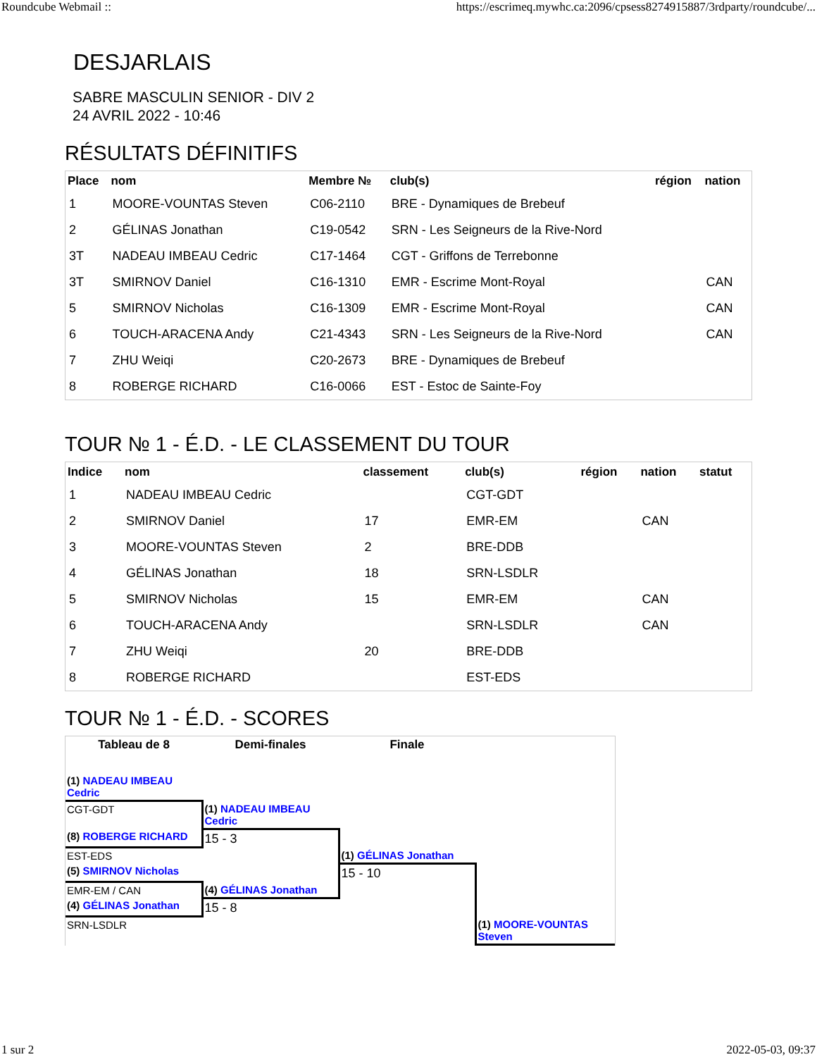Roundcube Webmail :: https://escrimeq.mywhc.ca:2096/cpsess8274915887/3rdparty/roundcube/...
DESJARLAIS
SABRE MASCULIN SENIOR - DIV 2
24 AVRIL 2022 - 10:46
RÉSULTATS DÉFINITIFS
| Place | nom | Membre № | club(s) | région | nation |
| --- | --- | --- | --- | --- | --- |
| 1 | MOORE-VOUNTAS Steven | C06-2110 | BRE - Dynamiques de Brebeuf | | |
| 2 | GÉLINAS Jonathan | C19-0542 | SRN - Les Seigneurs de la Rive-Nord | | |
| 3T | NADEAU IMBEAU Cedric | C17-1464 | CGT - Griffons de Terrebonne | | |
| 3T | SMIRNOV Daniel | C16-1310 | EMR - Escrime Mont-Royal | | CAN |
| 5 | SMIRNOV Nicholas | C16-1309 | EMR - Escrime Mont-Royal | | CAN |
| 6 | TOUCH-ARACENA Andy | C21-4343 | SRN - Les Seigneurs de la Rive-Nord | | CAN |
| 7 | ZHU Weiqi | C20-2673 | BRE - Dynamiques de Brebeuf | | |
| 8 | ROBERGE RICHARD | C16-0066 | EST - Estoc de Sainte-Foy | | |
TOUR № 1 - É.D. - LE CLASSEMENT DU TOUR
| Indice | nom | classement | club(s) | région | nation | statut |
| --- | --- | --- | --- | --- | --- | --- |
| 1 | NADEAU IMBEAU Cedric | | CGT-GDT | | | |
| 2 | SMIRNOV Daniel | 17 | EMR-EM | | CAN | |
| 3 | MOORE-VOUNTAS Steven | 2 | BRE-DDB | | | |
| 4 | GÉLINAS Jonathan | 18 | SRN-LSDLR | | | |
| 5 | SMIRNOV Nicholas | 15 | EMR-EM | | CAN | |
| 6 | TOUCH-ARACENA Andy | | SRN-LSDLR | | CAN | |
| 7 | ZHU Weiqi | 20 | BRE-DDB | | | |
| 8 | ROBERGE RICHARD | | EST-EDS | | | |
TOUR № 1 - É.D. - SCORES
| Tableau de 8 | Demi-finales | Finale | |
| (1) NADEAU IMBEAU Cedric | | | |
| CGT-GDT | (1) NADEAU IMBEAU Cedric | | |
| (8) ROBERGE RICHARD | 15 - 3 | | |
| EST-EDS | | (1) GÉLINAS Jonathan | |
| (5) SMIRNOV Nicholas | | 15 - 10 | |
| EMR-EM / CAN | (4) GÉLINAS Jonathan | | |
| (4) GÉLINAS Jonathan | 15 - 8 | | |
| SRN-LSDLR | | | (1) MOORE-VOUNTAS Steven |
1 sur 2 2022-05-03, 09:37